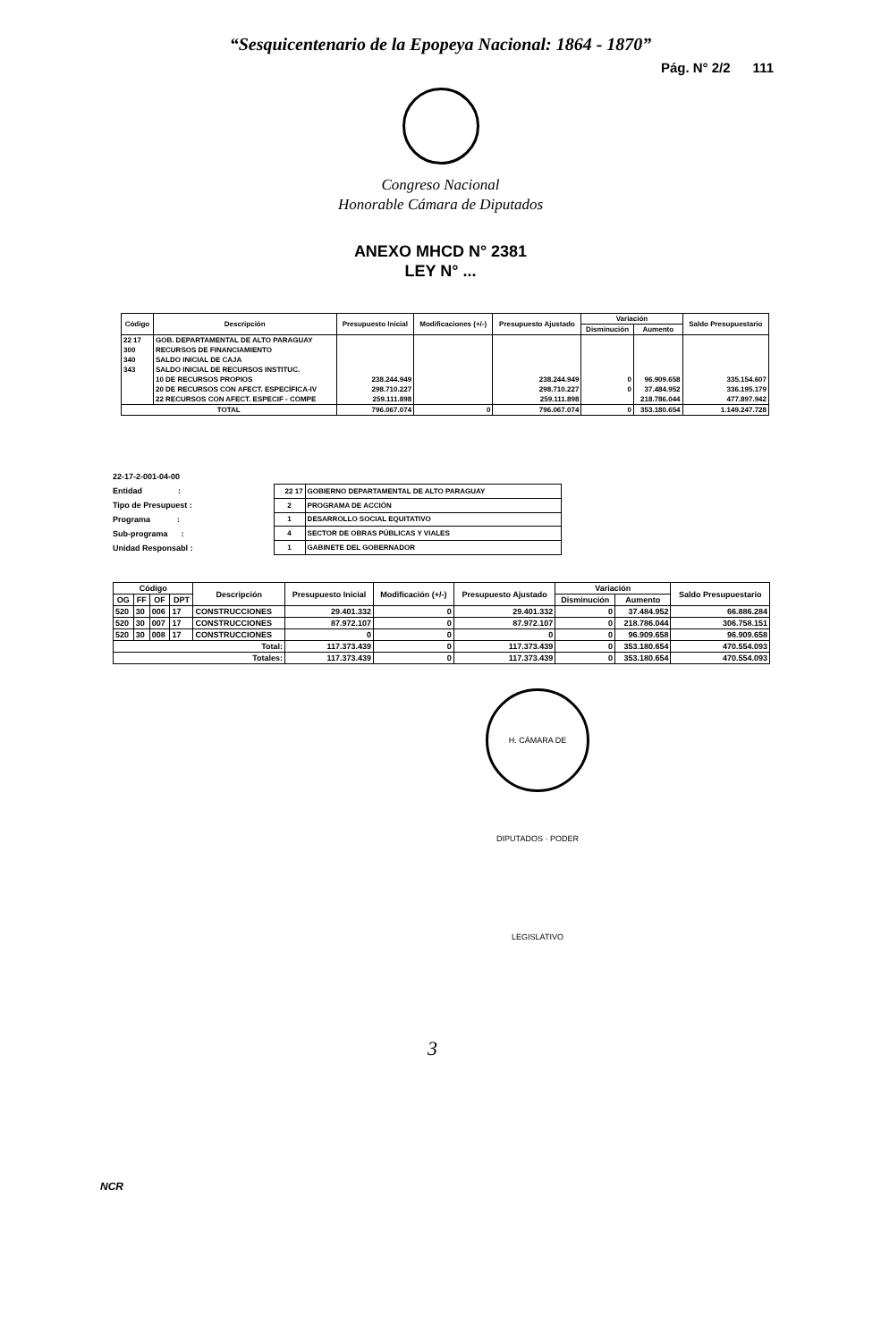“Sesquicentenario de la Epopeya Nacional: 1864 - 1870”
Pág. N° 2/2 111
Congreso Nacional
Honorable Cámara de Diputados
ANEXO MHCD N° 2381
LEY N° ...
| Código | Descripción | Presupuesto Inicial | Modificaciones (+/-) | Presupuesto Ajustado | Variación | | Saldo Presupuestario |
| --- | --- | --- | --- | --- | --- | --- | --- |
| | | | | | Disminución | Aumento | |
| 22 17 | GOB. DEPARTAMENTAL DE ALTO PARAGUAY | | | | | | |
| 300 | RECURSOS DE FINANCIAMIENTO | | | | | | |
| 340 | SALDO INICIAL DE CAJA | | | | | | |
| 343 | SALDO INICIAL DE RECURSOS INSTITUC. | | | | | | |
| | 10 DE RECURSOS PROPIOS | 238.244.949 | | 238.244.949 | 0 | 96.909.658 | 335.154.607 |
| | 20 DE RECURSOS CON AFECT. ESPECÍFICA-IV | 298.710.227 | | 298.710.227 | 0 | 37.484.952 | 336.195.179 |
| | 22 RECURSOS CON AFECT. ESPECIF - COMPE | 259.111.898 | | 259.111.898 | | 218.786.044 | 477.897.942 |
| TOTAL | | 796.067.074 | 0 | 796.067.074 | 0 | 353.180.654 | 1.149.247.728 |
22-17-2-001-04-00
Entidad :
Tipo de Presupuest :
Programa :
Sub-programa :
Unidad Responsabl :
| 22 17 | GOBIERNO DEPARTAMENTAL DE ALTO PARAGUAY |
| 2 | PROGRAMA DE ACCIÓN |
| 1 | DESARROLLO SOCIAL EQUITATIVO |
| 4 | SECTOR DE OBRAS PÚBLICAS Y VIALES |
| 1 | GABINETE DEL GOBERNADOR |
| Código | | | | Descripción | Presupuesto Inicial | Modificación (+/-) | Presupuesto Ajustado | Variación | | Saldo Presupuestario |
| --- | --- | --- | --- | --- | --- | --- | --- | --- | --- | --- |
| OG | FF | OF | DPT | | | | | Disminución | Aumento | |
| 520 | 30 | 006 | 17 | CONSTRUCCIONES | 29.401.332 | 0 | 29.401.332 | 0 | 37.484.952 | 66.886.284 |
| 520 | 30 | 007 | 17 | CONSTRUCCIONES | 87.972.107 | 0 | 87.972.107 | 0 | 218.786.044 | 306.758.151 |
| 520 | 30 | 008 | 17 | CONSTRUCCIONES | 0 | 0 | 0 | 0 | 96.909.658 | 96.909.658 |
| Total: | | | | | 117.373.439 | 0 | 117.373.439 | 0 | 353.180.654 | 470.554.093 |
| Totales: | | | | | 117.373.439 | 0 | 117.373.439 | 0 | 353.180.654 | 470.554.093 |
H. CÁMARA DE DIPUTADOS · PODER LEGISLATIVO
3
NCR